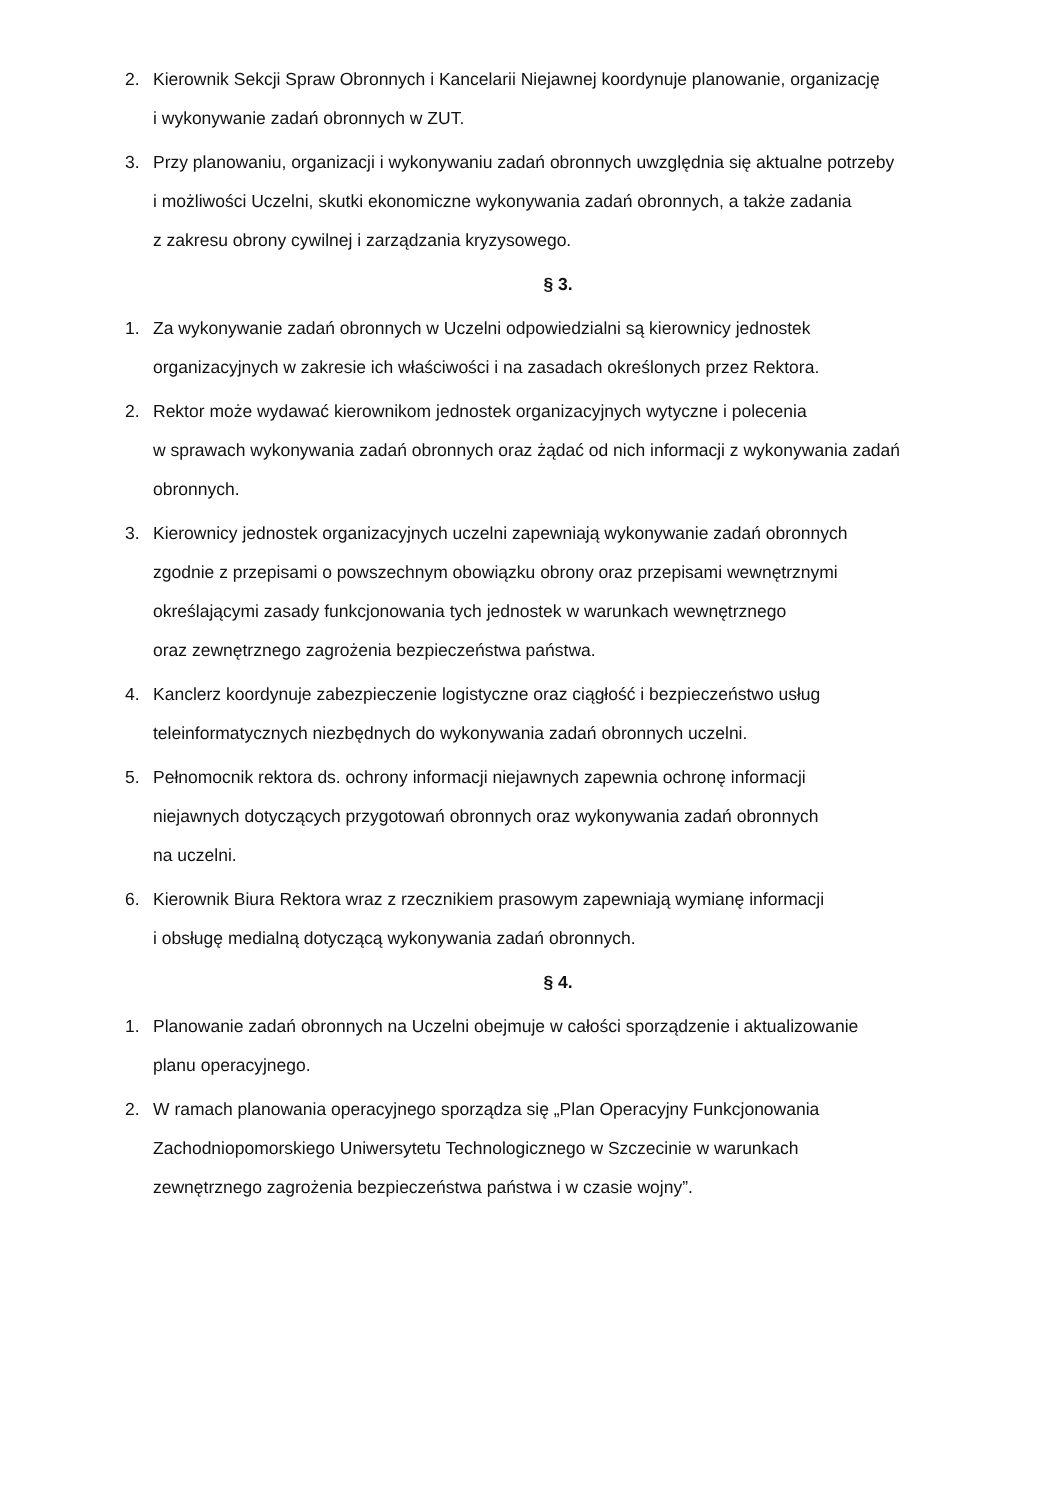2. Kierownik Sekcji Spraw Obronnych i Kancelarii Niejawnej koordynuje planowanie, organizację
i wykonywanie zadań obronnych w ZUT.
3. Przy planowaniu, organizacji i wykonywaniu zadań obronnych uwzględnia się aktualne potrzeby
i możliwości Uczelni, skutki ekonomiczne wykonywania zadań obronnych, a także zadania
z zakresu obrony cywilnej i zarządzania kryzysowego.
§ 3.
1. Za wykonywanie zadań obronnych w Uczelni odpowiedzialni są kierownicy jednostek
organizacyjnych w zakresie ich właściwości i na zasadach określonych przez Rektora.
2. Rektor może wydawać kierownikom jednostek organizacyjnych wytyczne i polecenia
w sprawach wykonywania zadań obronnych oraz żądać od nich informacji z wykonywania zadań
obronnych.
3. Kierownicy jednostek organizacyjnych uczelni zapewniają wykonywanie zadań obronnych
zgodnie z przepisami o powszechnym obowiązku obrony oraz przepisami wewnętrznymi
określającymi zasady funkcjonowania tych jednostek w warunkach wewnętrznego
oraz zewnętrznego zagrożenia bezpieczeństwa państwa.
4. Kanclerz koordynuje zabezpieczenie logistyczne oraz ciągłość i bezpieczeństwo usług
teleinformatycznych niezbędnych do wykonywania zadań obronnych uczelni.
5. Pełnomocnik rektora ds. ochrony informacji niejawnych zapewnia ochronę informacji
niejawnych dotyczących przygotowań obronnych oraz wykonywania zadań obronnych
na uczelni.
6. Kierownik Biura Rektora wraz z rzecznikiem prasowym zapewniają wymianę informacji
i obsługę medialną dotyczącą wykonywania zadań obronnych.
§ 4.
1. Planowanie zadań obronnych na Uczelni obejmuje w całości sporządzenie i aktualizowanie
planu operacyjnego.
2. W ramach planowania operacyjnego sporządza się „Plan Operacyjny Funkcjonowania
Zachodniopomorskiego Uniwersytetu Technologicznego w Szczecinie w warunkach
zewnętrznego zagrożenia bezpieczeństwa państwa i w czasie wojny”.